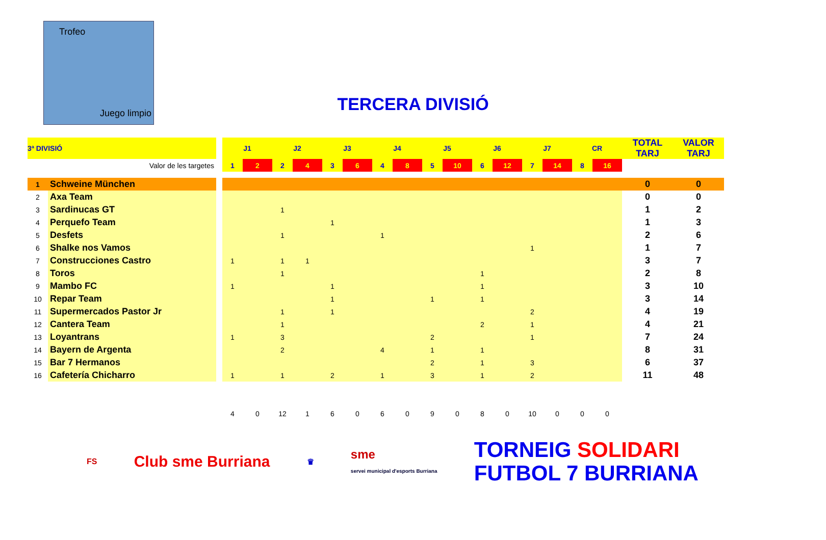Trofeo
Juego limpio
TERCERA DIVISIÓ
| 3ª DIVISIÓ | | | J1 | | J2 | | J3 | | J4 | | J5 | | J6 | | J7 | | CR | | TOTAL TARJ | VALOR TARJ |
| --- | --- | --- | --- | --- | --- | --- | --- | --- | --- | --- | --- | --- | --- | --- | --- | --- | --- | --- | --- | --- |
| Valor de les targetes | | | 1 | 2 | 2 | 4 | 3 | 6 | 4 | 8 | 5 | 10 | 6 | 12 | 7 | 14 | 8 | 16 | | |
| 1 | Schweine München | | | | | | | | | | | | | | | | | | 0 | 0 |
| 2 | Axa Team | | | | | | | | | | | | | | | | | | 0 | 0 |
| 3 | Sardinucas GT | | | | 1 | | | | | | | | | | | | | | 1 | 2 |
| 4 | Perquefo Team | | | | | | 1 | | | | | | | | | | | | 1 | 3 |
| 5 | Desfets | | | | 1 | | | | 1 | | | | | | | | | | 2 | 6 |
| 6 | Shalke nos Vamos | | | | | | | | | | | | | | 1 | | | | 1 | 7 |
| 7 | Construcciones Castro | | 1 | | 1 | 1 | | | | | | | | | | | | | 3 | 7 |
| 8 | Toros | | | | 1 | | | | | | | | 1 | | | | | | 2 | 8 |
| 9 | Mambo FC | | 1 | | | | 1 | | | | | | 1 | | | | | | 3 | 10 |
| 10 | Repar Team | | | | | | 1 | | | | 1 | | 1 | | | | | | 3 | 14 |
| 11 | Supermercados Pastor Jr | | | | 1 | | 1 | | | | | | | | 2 | | | | 4 | 19 |
| 12 | Cantera Team | | | | 1 | | | | | | | | 2 | | 1 | | | | 4 | 21 |
| 13 | Loyantrans | | 1 | | 3 | | | | | | 2 | | | | 1 | | | | 7 | 24 |
| 14 | Bayern de Argenta | | | | 2 | | | | 4 | | 1 | | 1 | | | | | | 8 | 31 |
| 15 | Bar 7 Hermanos | | | | | | | | | | 2 | | 1 | | 3 | | | | 6 | 37 |
| 16 | Cafetería Chicharro | | 1 | | 1 | | 2 | | 1 | | 3 | | 1 | | 2 | | | | 11 | 48 |
| | | | 4 | 0 | 12 | 1 | 6 | 0 | 6 | 0 | 9 | 0 | 8 | 0 | 10 | 0 | 0 | 0 | | |
FS Club sme Burriana ♛ sme
servei municipal d'esports Burriana TORNEIG SOLIDARI
FUTBOL 7 BURRIANA